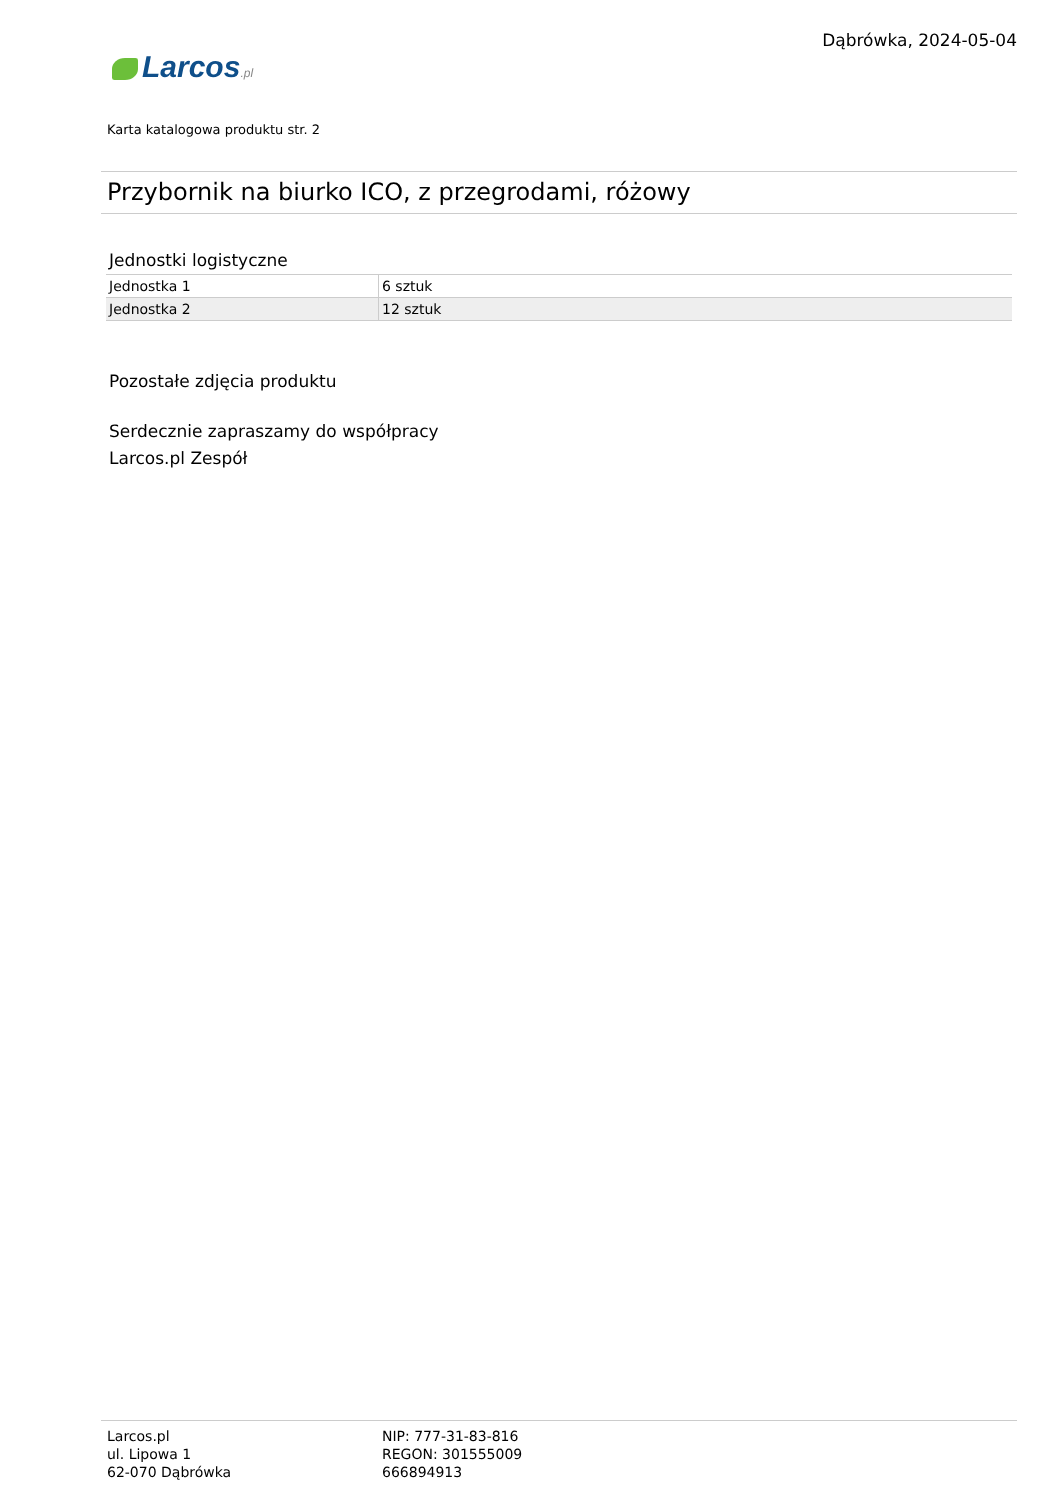Dąbrówka, 2024-05-04
Larcos.pl
Karta katalogowa produktu str. 2
Przybornik na biurko ICO, z przegrodami, różowy
Jednostki logistyczne
| Jednostka 1 | 6 sztuk |
| Jednostka 2 | 12 sztuk |
Pozostałe zdjęcia produktu
Serdecznie zapraszamy do współpracy
Larcos.pl Zespół
Larcos.pl
ul. Lipowa 1
62-070 Dąbrówka
NIP: 777-31-83-816
REGON: 301555009
666894913